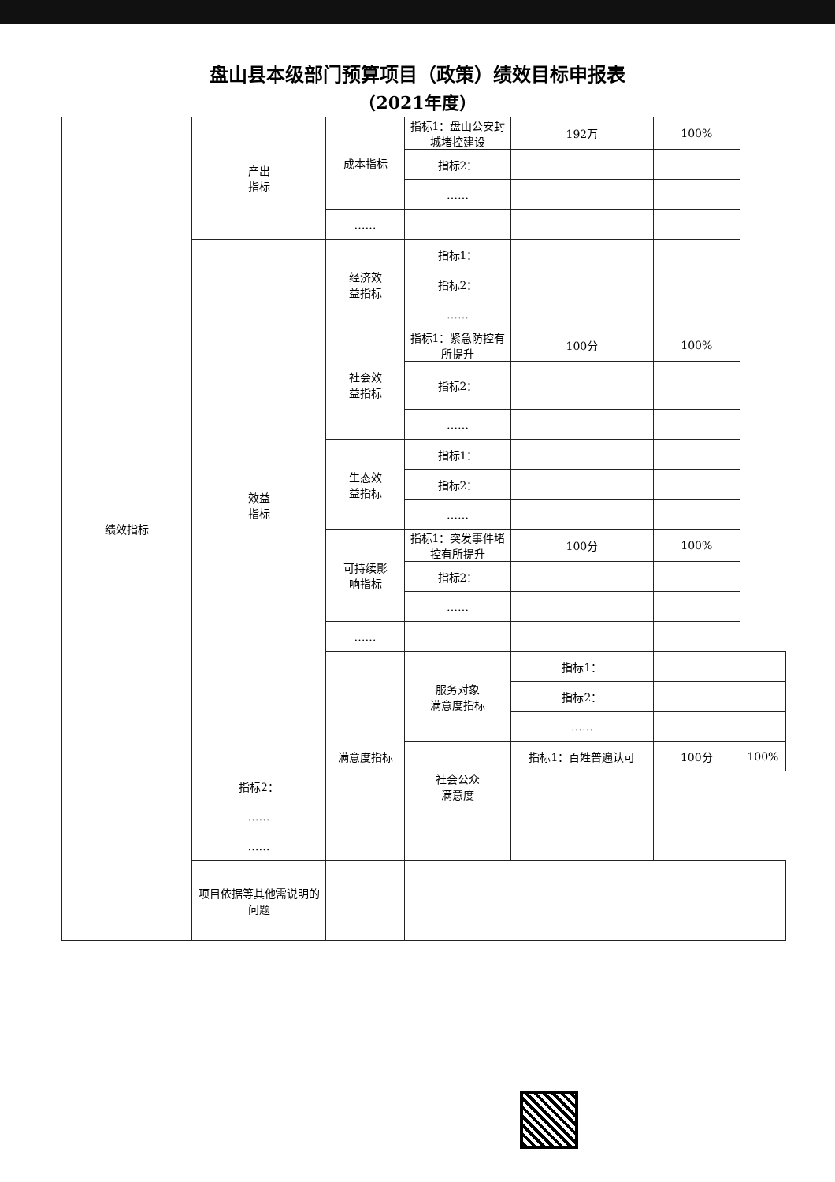盘山县本级部门预算项目（政策）绩效目标申报表
（2021年度）
| 绩效指标 | 产出 指标 | 成本指标 | 指标1：盘山公安封城堵控建设 | 192万 | 100% | |
| | | | 指标2： | | | |
| | | | …… | | | |
| | | …… | | | | |
| | 效益 指标 | 经济效 益指标 | 指标1： | | | |
| | | | 指标2： | | | |
| | | | …… | | | |
| | | 社会效 益指标 | 指标1：紧急防控有所提升 | 100分 | 100% | |
| | | | 指标2： | | | |
| | | | …… | | | |
| | | 生态效 益指标 | 指标1： | | | |
| | | | 指标2： | | | |
| | | | …… | | | |
| | | 可持续影 响指标 | 指标1：突发事件堵控有所提升 | 100分 | 100% | |
| | | | 指标2： | | | |
| | | | …… | | | |
| | | …… | | | | |
| | | 满意度指标 | 服务对象 满意度指标 | 指标1： | | |
| | | | | 指标2： | | |
| | | | | …… | | |
| | | | 社会公众 满意度 | 指标1：百姓普遍认可 | 100分 | 100% |
| | 指标2： | | | | | |
| | …… | | | | | |
| | …… | | | | | |
| | 项目依据等其他需说明的问题 | | | | | |